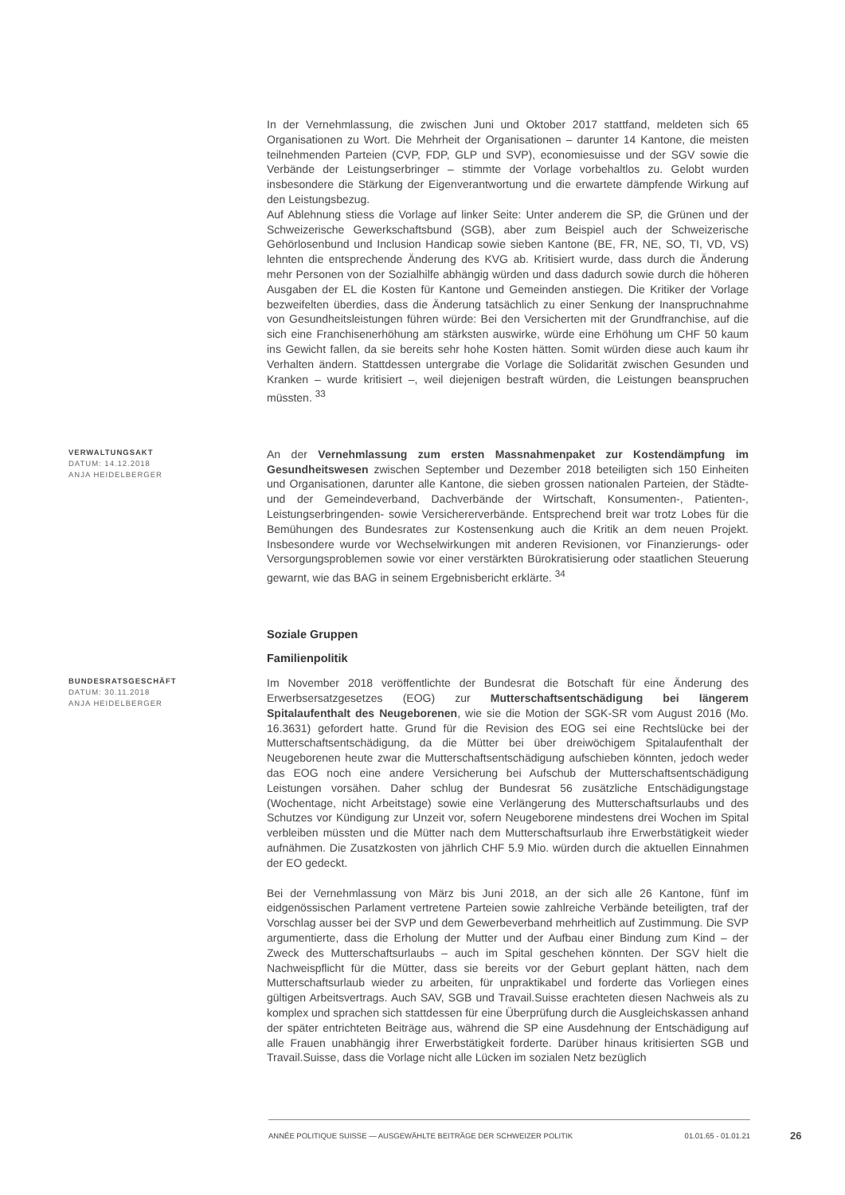In der Vernehmlassung, die zwischen Juni und Oktober 2017 stattfand, meldeten sich 65 Organisationen zu Wort. Die Mehrheit der Organisationen – darunter 14 Kantone, die meisten teilnehmenden Parteien (CVP, FDP, GLP und SVP), economiesuisse und der SGV sowie die Verbände der Leistungserbringer – stimmte der Vorlage vorbehaltlos zu. Gelobt wurden insbesondere die Stärkung der Eigenverantwortung und die erwartete dämpfende Wirkung auf den Leistungsbezug.
Auf Ablehnung stiess die Vorlage auf linker Seite: Unter anderem die SP, die Grünen und der Schweizerische Gewerkschaftsbund (SGB), aber zum Beispiel auch der Schweizerische Gehörlosenbund und Inclusion Handicap sowie sieben Kantone (BE, FR, NE, SO, TI, VD, VS) lehnten die entsprechende Änderung des KVG ab. Kritisiert wurde, dass durch die Änderung mehr Personen von der Sozialhilfe abhängig würden und dass dadurch sowie durch die höheren Ausgaben der EL die Kosten für Kantone und Gemeinden anstiegen. Die Kritiker der Vorlage bezweifelten überdies, dass die Änderung tatsächlich zu einer Senkung der Inanspruchnahme von Gesundheitsleistungen führen würde: Bei den Versicherten mit der Grundfranchise, auf die sich eine Franchisenerhöhung am stärksten auswirke, würde eine Erhöhung um CHF 50 kaum ins Gewicht fallen, da sie bereits sehr hohe Kosten hätten. Somit würden diese auch kaum ihr Verhalten ändern. Stattdessen untergrabe die Vorlage die Solidarität zwischen Gesunden und Kranken – wurde kritisiert –, weil diejenigen bestraft würden, die Leistungen beanspruchen müssten. <sup>33</sup>
VERWALTUNGSAKT
DATUM: 14.12.2018
ANJA HEIDELBERGER
An der Vernehmlassung zum ersten Massnahmenpaket zur Kostendämpfung im Gesundheitswesen zwischen September und Dezember 2018 beteiligten sich 150 Einheiten und Organisationen, darunter alle Kantone, die sieben grossen nationalen Parteien, der Städte- und der Gemeindeverband, Dachverbände der Wirtschaft, Konsumenten-, Patienten-, Leistungserbringenden- sowie Versichererverbände. Entsprechend breit war trotz Lobes für die Bemühungen des Bundesrates zur Kostensenkung auch die Kritik an dem neuen Projekt. Insbesondere wurde vor Wechselwirkungen mit anderen Revisionen, vor Finanzierungs- oder Versorgungsproblemen sowie vor einer verstärkten Bürokratisierung oder staatlichen Steuerung gewarnt, wie das BAG in seinem Ergebnisbericht erklärte. <sup>34</sup>
Soziale Gruppen
Familienpolitik
BUNDESRATSGESCHÄFT
DATUM: 30.11.2018
ANJA HEIDELBERGER
Im November 2018 veröffentlichte der Bundesrat die Botschaft für eine Änderung des Erwerbsersatzgesetzes (EOG) zur Mutterschaftsentschädigung bei längerem Spitalaufenthalt des Neugeborenen, wie sie die Motion der SGK-SR vom August 2016 (Mo. 16.3631) gefordert hatte. Grund für die Revision des EOG sei eine Rechtslücke bei der Mutterschaftsentschädigung, da die Mütter bei über dreiwöchigem Spitalaufenthalt der Neugeborenen heute zwar die Mutterschaftsentschädigung aufschieben könnten, jedoch weder das EOG noch eine andere Versicherung bei Aufschub der Mutterschaftsentschädigung Leistungen vorsähen. Daher schlug der Bundesrat 56 zusätzliche Entschädigungstage (Wochentage, nicht Arbeitstage) sowie eine Verlängerung des Mutterschaftsurlaubs und des Schutzes vor Kündigung zur Unzeit vor, sofern Neugeborene mindestens drei Wochen im Spital verbleiben müssten und die Mütter nach dem Mutterschaftsurlaub ihre Erwerbstätigkeit wieder aufnähmen. Die Zusatzkosten von jährlich CHF 5.9 Mio. würden durch die aktuellen Einnahmen der EO gedeckt.
Bei der Vernehmlassung von März bis Juni 2018, an der sich alle 26 Kantone, fünf im eidgenössischen Parlament vertretene Parteien sowie zahlreiche Verbände beteiligten, traf der Vorschlag ausser bei der SVP und dem Gewerbeverband mehrheitlich auf Zustimmung. Die SVP argumentierte, dass die Erholung der Mutter und der Aufbau einer Bindung zum Kind – der Zweck des Mutterschaftsurlaubs – auch im Spital geschehen könnten. Der SGV hielt die Nachweispflicht für die Mütter, dass sie bereits vor der Geburt geplant hätten, nach dem Mutterschaftsurlaub wieder zu arbeiten, für unpraktikabel und forderte das Vorliegen eines gültigen Arbeitsvertrags. Auch SAV, SGB und Travail.Suisse erachteten diesen Nachweis als zu komplex und sprachen sich stattdessen für eine Überprüfung durch die Ausgleichskassen anhand der später entrichteten Beiträge aus, während die SP eine Ausdehnung der Entschädigung auf alle Frauen unabhängig ihrer Erwerbstätigkeit forderte. Darüber hinaus kritisierten SGB und Travail.Suisse, dass die Vorlage nicht alle Lücken im sozialen Netz bezüglich
ANNÉE POLITIQUE SUISSE — AUSGEWÄHLTE BEITRÄGE DER SCHWEIZER POLITIK 01.01.65 - 01.01.21
26